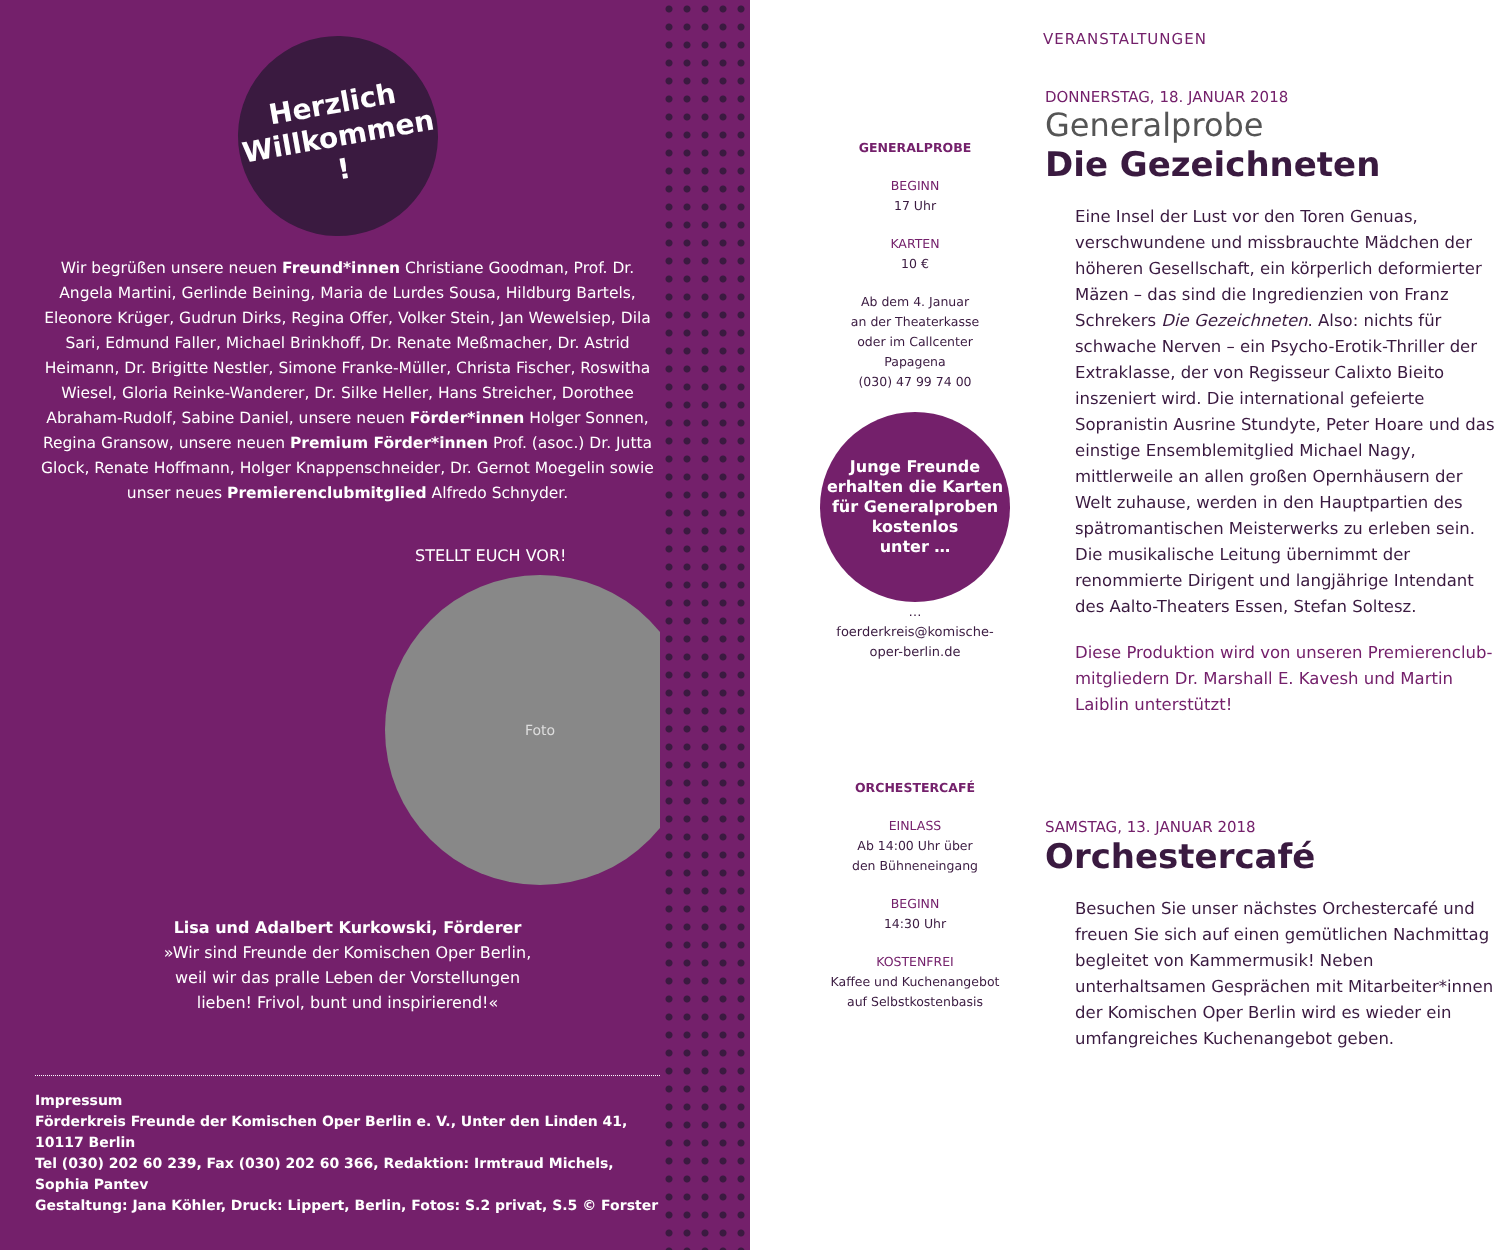Herzlich
Willkommen
!
Wir begrüßen unsere neuen Freund*innen Christiane Goodman, Prof. Dr. Angela Martini, Gerlinde Beining, Maria de Lurdes Sousa, Hildburg Bartels, Eleonore Krüger, Gudrun Dirks, Regina Offer, Volker Stein, Jan Wewelsiep, Dila Sari, Edmund Faller, Michael Brinkhoff, Dr. Renate Meßmacher, Dr. Astrid Heimann, Dr. Brigitte Nestler, Simone Franke-Müller, Christa Fischer, Roswitha Wiesel, Gloria Reinke-Wanderer, Dr. Silke Heller, Hans Streicher, Dorothee Abraham-Rudolf, Sabine Daniel, unsere neuen Förder*innen Holger Sonnen, Regina Gransow, unsere neuen Premium Förder*innen Prof. (asoc.) Dr. Jutta Glock, Renate Hoffmann, Holger Knappenschneider, Dr. Gernot Moegelin sowie unser neues Premierenclubmitglied Alfredo Schnyder.
STELLT EUCH VOR!
Foto
Lisa und Adalbert Kurkowski, Förderer
»Wir sind Freunde der Komischen Oper Berlin,
weil wir das pralle Leben der Vorstellungen
lieben! Frivol, bunt und inspirierend!«
Impressum
Förderkreis Freunde der Komischen Oper Berlin e. V., Unter den Linden 41, 10117 Berlin
Tel (030) 202 60 239, Fax (030) 202 60 366, Redaktion: Irmtraud Michels, Sophia Pantev
Gestaltung: Jana Köhler, Druck: Lippert, Berlin, Fotos: S.2 privat, S.5 © Forster
VERANSTALTUNGEN
GENERALPROBE
BEGINN
17 Uhr
KARTEN
10 €
Ab dem 4. Januar
an der Theaterkasse
oder im Callcenter
Papagena
(030) 47 99 74 00
Junge Freunde
erhalten die Karten
für Generalproben
kostenlos
unter …
… foerderkreis@komische-oper-berlin.de
DONNERSTAG, 18. JANUAR 2018
Generalprobe
Die Gezeichneten
Eine Insel der Lust vor den Toren Genuas, verschwundene und missbrauchte Mädchen der höheren Gesellschaft, ein körperlich deformierter Mäzen – das sind die Ingredienzien von Franz Schrekers Die Gezeichneten. Also: nichts für schwache Nerven – ein Psycho-Erotik-Thriller der Extraklasse, der von Regisseur Calixto Bieito inszeniert wird. Die international gefeierte Sopranistin Ausrine Stundyte, Peter Hoare und das einstige Ensemblemitglied Michael Nagy, mittlerweile an allen großen Opernhäusern der Welt zuhause, werden in den Hauptpartien des spätromantischen Meisterwerks zu erleben sein. Die musikalische Leitung übernimmt der renommierte Dirigent und langjährige Intendant des Aalto-Theaters Essen, Stefan Soltesz.
Diese Produktion wird von unseren Premierenclub­mitgliedern Dr. Marshall E. Kavesh und Martin Laiblin unterstützt!
ORCHESTERCAFÉ
EINLASS
Ab 14:00 Uhr über
den Bühneneingang
BEGINN
14:30 Uhr
KOSTENFREI
Kaffee und Kuchen­angebot auf Selbst­kostenbasis
SAMSTAG, 13. JANUAR 2018
Orchestercafé
Besuchen Sie unser nächstes Orchestercafé und freuen Sie sich auf einen gemütlichen Nachmittag begleitet von Kammermusik! Neben unterhaltsamen Gesprächen mit Mitarbeiter*innen der Komischen Oper Berlin wird es wieder ein umfangreiches Kuchenangebot geben.